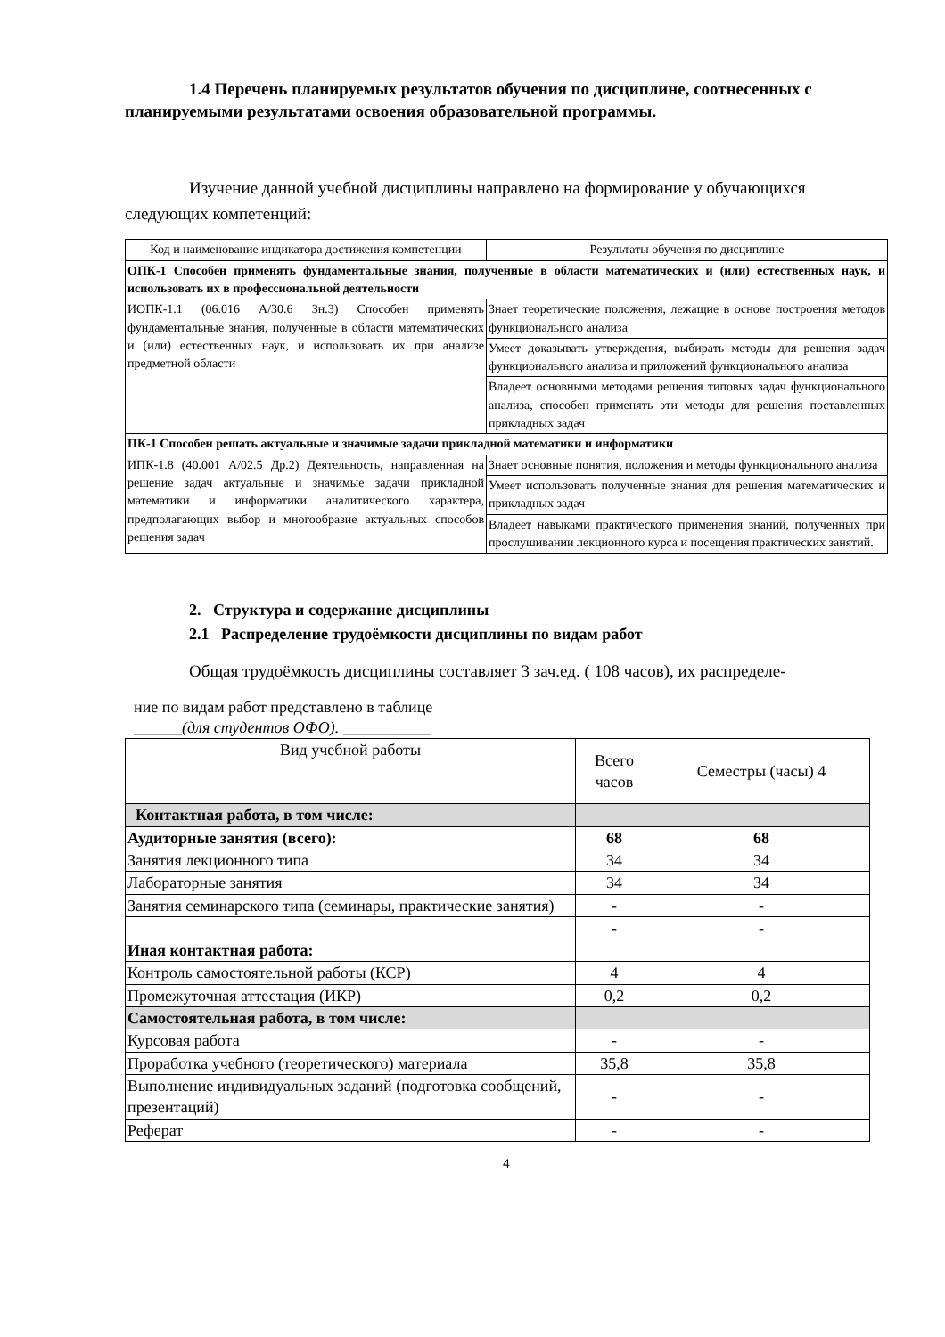1.4 Перечень планируемых результатов обучения по дисциплине, соотнесенных с планируемыми результатами освоения образовательной программы.
Изучение данной учебной дисциплины направлено на формирование у обучающихся следующих компетенций:
| Код и наименование индикатора достижения компетенции | Результаты обучения по дисциплине |
| --- | --- |
| ОПК-1 Способен применять фундаментальные знания, полученные в области математических и (или) естественных наук, и использовать их в профессиональной деятельности | |
| ИОПК-1.1 (06.016 А/30.6 Зн.3) Способен применять фундаментальные знания, полученные в области математических и (или) естественных наук, и использовать их при анализе предметной области | Знает теоретические положения, лежащие в основе построения методов функционального анализа |
| | Умеет доказывать утверждения, выбирать методы для решения задач функционального анализа и приложений функционального анализа |
| | Владеет основными методами решения типовых задач функционального анализа, способен применять эти методы для решения поставленных прикладных задач |
| ПК-1 Способен решать актуальные и значимые задачи прикладной математики и информатики | |
| ИПК-1.8 (40.001 А/02.5 Др.2) Деятельность, направленная на решение задач актуальные и значимые задачи прикладной математики и информатики аналитического характера, предполагающих выбор и многообразие актуальных способов решения задач | Знает основные понятия, положения и методы функционального анализа |
| | Умеет использовать полученные знания для решения математических и прикладных задач |
| | Владеет навыками практического применения знаний, полученных при прослушивании лекционного курса и посещения практических занятий. |
2. Структура и содержание дисциплины
2.1 Распределение трудоёмкости дисциплины по видам работ
Общая трудоёмкость дисциплины составляет 3 зач.ед. ( 108 часов), их распределе-
ние по видам работ представлено в таблице
______(для студентов ОФО). ___________
| Вид учебной работы | Всего часов | Семестры (часы) 4 |
| Контактная работа, в том числе: | | |
| Аудиторные занятия (всего): | 68 | 68 |
| Занятия лекционного типа | 34 | 34 |
| Лабораторные занятия | 34 | 34 |
| Занятия семинарского типа (семинары, практические занятия) | - | - |
| | - | - |
| Иная контактная работа: | | |
| Контроль самостоятельной работы (КСР) | 4 | 4 |
| Промежуточная аттестация (ИКР) | 0,2 | 0,2 |
| Самостоятельная работа, в том числе: | | |
| Курсовая работа | - | - |
| Проработка учебного (теоретического) материала | 35,8 | 35,8 |
| Выполнение индивидуальных заданий (подготовка сообщений, презентаций) | - | - |
| Реферат | - | - |
4